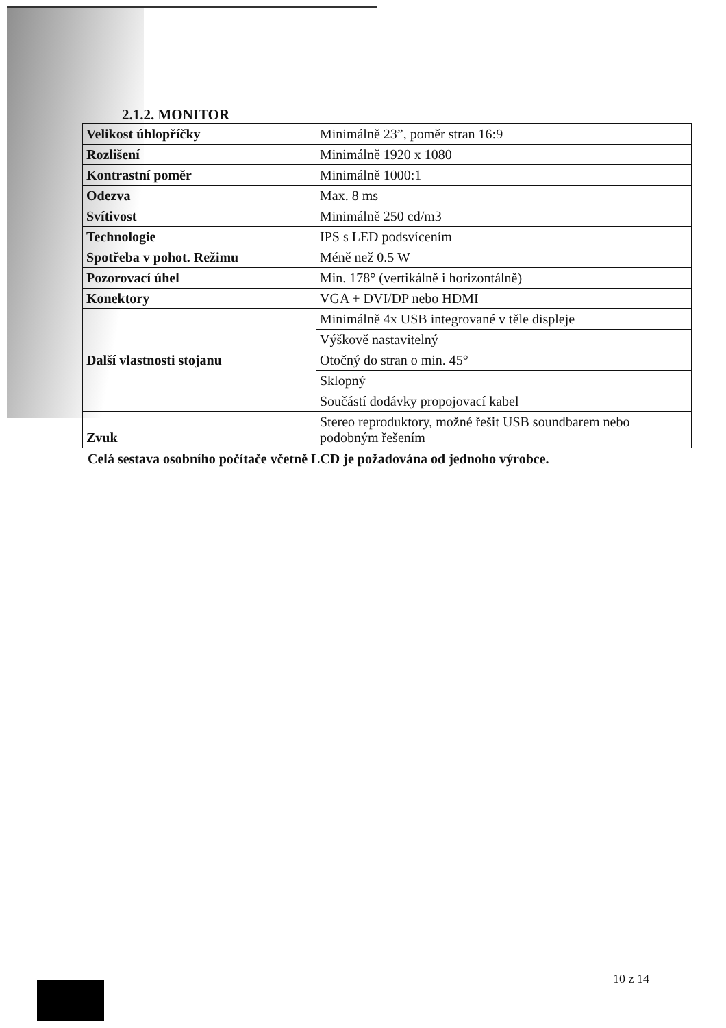2.1.2. MONITOR
| Velikost úhlopříčky | Minimálně 23”, poměr stran 16:9 |
| Rozlišení | Minimálně 1920 x 1080 |
| Kontrastní poměr | Minimálně 1000:1 |
| Odezva | Max. 8 ms |
| Svítivost | Minimálně 250 cd/m3 |
| Technologie | IPS s LED podsvícením |
| Spotřeba v pohot. Režimu | Méně než 0.5 W |
| Pozorovací úhel | Min. 178° (vertikálně i horizontálně) |
| Konektory | VGA + DVI/DP nebo HDMI |
| Další vlastnosti stojanu | Minimálně 4x USB integrované v těle displeje |
| | Výškově nastavitelný |
| | Otočný do stran o min. 45° |
| | Sklopný |
| | Součástí dodávky propojovací kabel |
| Zvuk | Stereo reproduktory, možné řešit USB soundbarem nebo podobným řešením |
Celá sestava osobního počítače včetně LCD je požadována od jednoho výrobce.
10 z 14